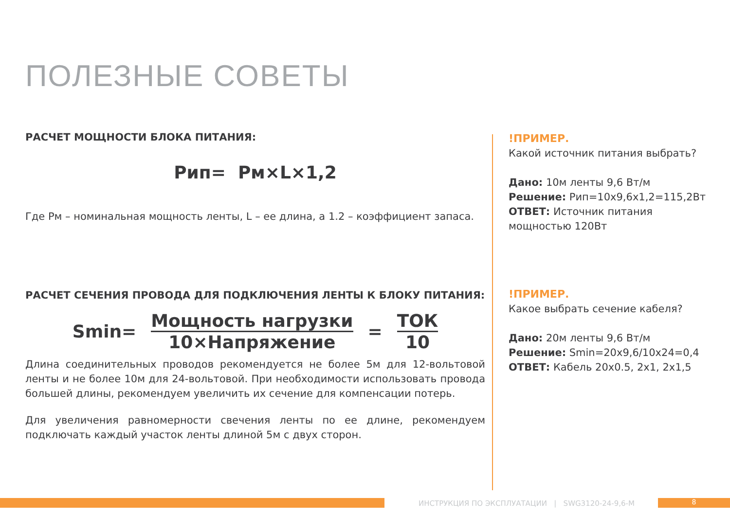ПОЛЕЗНЫЕ СОВЕТЫ
РАСЧЕТ МОЩНОСТИ БЛОКА ПИТАНИЯ:
Рип= Рм×L×1,2
Где Рм – номинальная мощность ленты, L – ее длина, а 1.2 – коэффициент запаса.
РАСЧЕТ СЕЧЕНИЯ ПРОВОДА ДЛЯ ПОДКЛЮЧЕНИЯ ЛЕНТЫ К БЛОКУ ПИТАНИЯ:
Smin=
Мощность нагрузки
10×Напряжение
=
ТОК
10
Длина соединительных проводов рекомендуется не более 5м для 12-вольтовой ленты и не более 10м для 24-вольтовой. При необходимости использовать провода большей длины, рекомендуем увеличить их сечение для компенсации потерь.
Для увеличения равномерности свечения ленты по ее длине, рекомендуем подключать каждый участок ленты длиной 5м с двух сторон.
!ПРИМЕР.
Какой источник питания выбрать?
Дано: 10м ленты 9,6 Вт/м
Решение: Рип=10х9,6х1,2=115,2Вт
ОТВЕТ: Источник питания мощностью 120Вт
!ПРИМЕР.
Какое выбрать сечение кабеля?
Дано: 20м ленты 9,6 Вт/м
Решение: Smin=20х9,6/10х24=0,4
ОТВЕТ: Кабель 20х0.5, 2х1, 2х1,5
ИНСТРУКЦИЯ ПО ЭКСПЛУАТАЦИИ | SWG3120-24-9,6-M
8